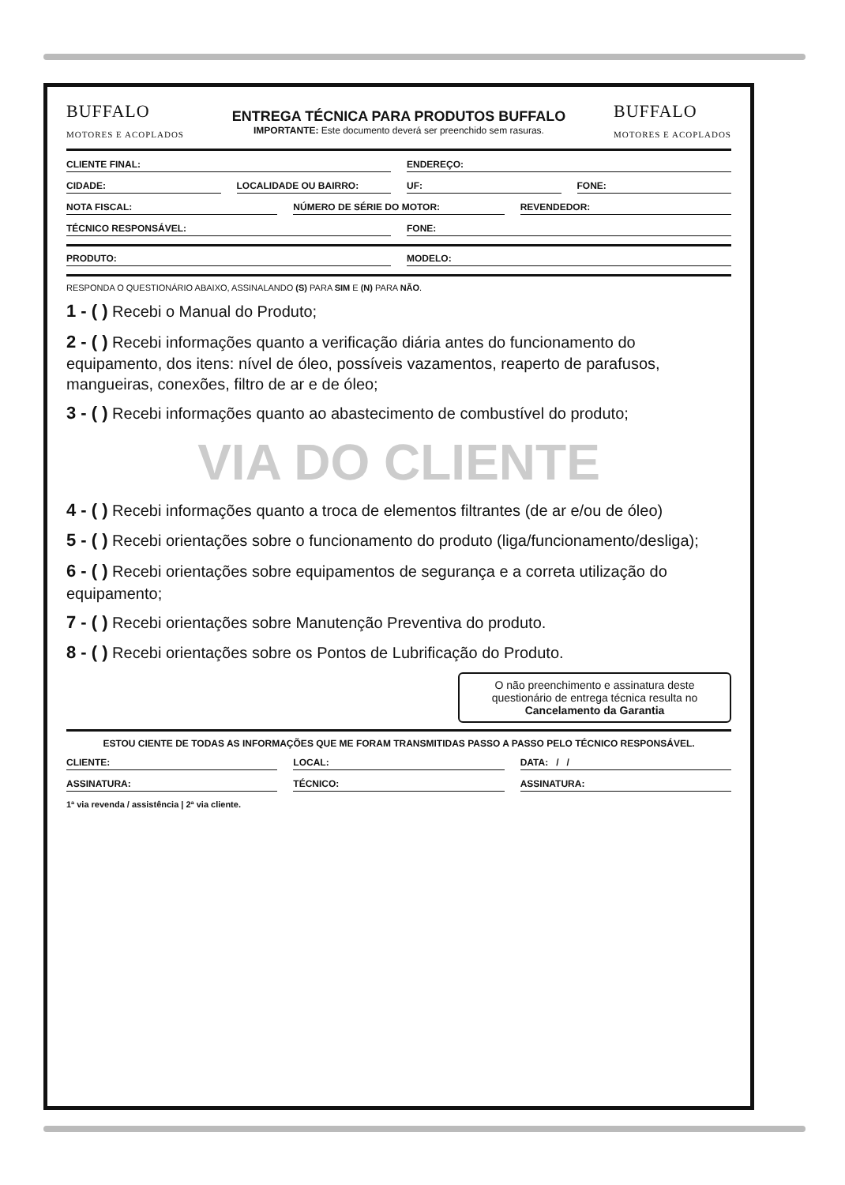BUFFALO
MOTORES E ACOPLADOS
ENTREGA TÉCNICA PARA PRODUTOS BUFFALO
IMPORTANTE: Este documento deverá ser preenchido sem rasuras.
BUFFALO
MOTORES E ACOPLADOS
CLIENTE FINAL: ENDEREÇO:
CIDADE: LOCALIDADE OU BAIRRO: UF: FONE:
NOTA FISCAL: NÚMERO DE SÉRIE DO MOTOR: REVENDEDOR:
TÉCNICO RESPONSÁVEL: FONE:
PRODUTO: MODELO:
RESPONDA O QUESTIONÁRIO ABAIXO, ASSINALANDO (S) PARA SIM E (N) PARA NÃO.
1 - ( ) Recebi o Manual do Produto;
2 - ( ) Recebi informações quanto a verificação diária antes do funcionamento do equipamento, dos itens: nível de óleo, possíveis vazamentos, reaperto de parafusos, mangueiras, conexões, filtro de ar e de óleo;
3 - ( ) Recebi informações quanto ao abastecimento de combustível do produto;
VIA DO CLIENTE
4 - ( ) Recebi informações quanto a troca de elementos filtrantes (de ar e/ou de óleo)
5 - ( ) Recebi orientações sobre o funcionamento do produto (liga/funcionamento/desliga);
6 - ( ) Recebi orientações sobre equipamentos de segurança e a correta utilização do equipamento;
7 - ( ) Recebi orientações sobre Manutenção Preventiva do produto.
8 - ( ) Recebi orientações sobre os Pontos de Lubrificação do Produto.
O não preenchimento e assinatura deste questionário de entrega técnica resulta no Cancelamento da Garantia
ESTOU CIENTE DE TODAS AS INFORMAÇÕES QUE ME FORAM TRANSMITIDAS PASSO A PASSO PELO TÉCNICO RESPONSÁVEL.
CLIENTE: LOCAL: DATA: / /
ASSINATURA: TÉCNICO: ASSINATURA:
1ª via revenda / assistência | 2ª via cliente.